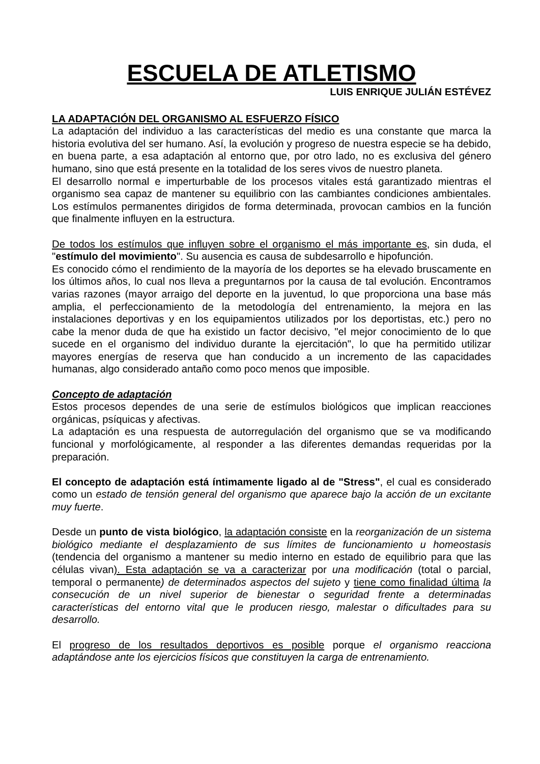ESCUELA DE ATLETISMO
LUIS ENRIQUE JULIÁN ESTÉVEZ
LA ADAPTACIÓN DEL ORGANISMO AL ESFUERZO FÍSICO
La adaptación del individuo a las características del medio es una constante que marca la historia evolutiva del ser humano. Así, la evolución y progreso de nuestra especie se ha debido, en buena parte, a esa adaptación al entorno que, por otro lado, no es exclusiva del género humano, sino que está presente en la totalidad de los seres vivos de nuestro planeta.
El desarrollo normal e imperturbable de los procesos vitales está garantizado mientras el organismo sea capaz de mantener su equilibrio con las cambiantes condiciones ambientales. Los estímulos permanentes dirigidos de forma determinada, provocan cambios en la función que finalmente influyen en la estructura.
De todos los estímulos que influyen sobre el organismo el más importante es, sin duda, el "estímulo del movimiento". Su ausencia es causa de subdesarrollo e hipofunción.
Es conocido cómo el rendimiento de la mayoría de los deportes se ha elevado bruscamente en los últimos años, lo cual nos lleva a preguntarnos por la causa de tal evolución. Encontramos varias razones (mayor arraigo del deporte en la juventud, lo que proporciona una base más amplia, el perfeccionamiento de la metodología del entrenamiento, la mejora en las instalaciones deportivas y en los equipamientos utilizados por los deportistas, etc.) pero no cabe la menor duda de que ha existido un factor decisivo, "el mejor conocimiento de lo que sucede en el organismo del individuo durante la ejercitación", lo que ha permitido utilizar mayores energías de reserva que han conducido a un incremento de las capacidades humanas, algo considerado antaño como poco menos que imposible.
Concepto de adaptación
Estos procesos dependes de una serie de estímulos biológicos que implican reacciones orgánicas, psíquicas y afectivas.
La adaptación es una respuesta de autorregulación del organismo que se va modificando funcional y morfológicamente, al responder a las diferentes demandas requeridas por la preparación.
El concepto de adaptación está íntimamente ligado al de "Stress", el cual es considerado como un estado de tensión general del organismo que aparece bajo la acción de un excitante muy fuerte.
Desde un punto de vista biológico, la adaptación consiste en la reorganización de un sistema biológico mediante el desplazamiento de sus límites de funcionamiento u homeostasis (tendencia del organismo a mantener su medio interno en estado de equilibrio para que las células vivan). Esta adaptación se va a caracterizar por una modificación (total o parcial, temporal o permanente) de determinados aspectos del sujeto y tiene como finalidad última la consecución de un nivel superior de bienestar o seguridad frente a determinadas características del entorno vital que le producen riesgo, malestar o dificultades para su desarrollo.
El progreso de los resultados deportivos es posible porque el organismo reacciona adaptándose ante los ejercicios físicos que constituyen la carga de entrenamiento.